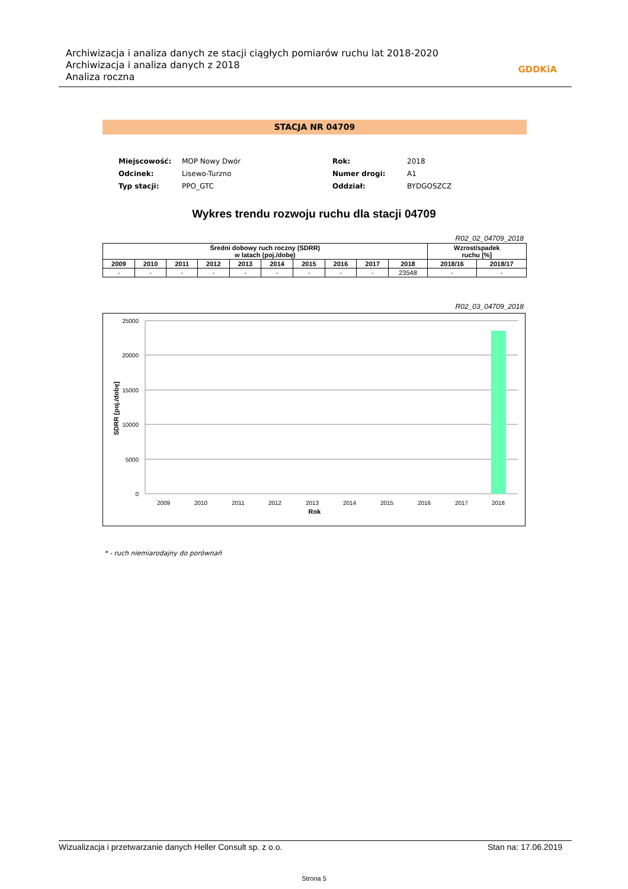Archiwizacja i analiza danych ze stacji ciągłych pomiarów ruchu lat 2018-2020
Archiwizacja i analiza danych z 2018
Analiza roczna
GDDKiA
STACJA NR 04709
| Miejscowość: | MOP Nowy Dwór | Rok: | 2018 |
| Odcinek: | Lisewo-Turzno | Numer drogi: | A1 |
| Typ stacji: | PPO_GTC | Oddział: | BYDGOSZCZ |
Wykres trendu rozwoju ruchu dla stacji 04709
R02_02_04709_2018
| Średni dobowy ruch roczny (SDRR) w latach (poj./dobę) | | | | | | | | | | Wzrost/spadek ruchu [%] | |
| --- | --- | --- | --- | --- | --- | --- | --- | --- | --- | --- | --- |
| 2009 | 2010 | 2011 | 2012 | 2013 | 2014 | 2015 | 2016 | 2017 | 2018 | 2018/16 | 2018/17 |
| - | - | - | - | - | - | - | - | - | 23548 | - | - |
R02_03_04709_2018
25000
20000
15000
10000
5000
0
2009
2010
2011
2012
2013
2014
2015
2016
2017
2018
Rok
SDRR [poj./dobę]
* - ruch niemiarodajny do porównań
Wizualizacja i przetwarzanie danych Heller Consult sp. z o.o. Stan na: 17.06.2019
Strona 5